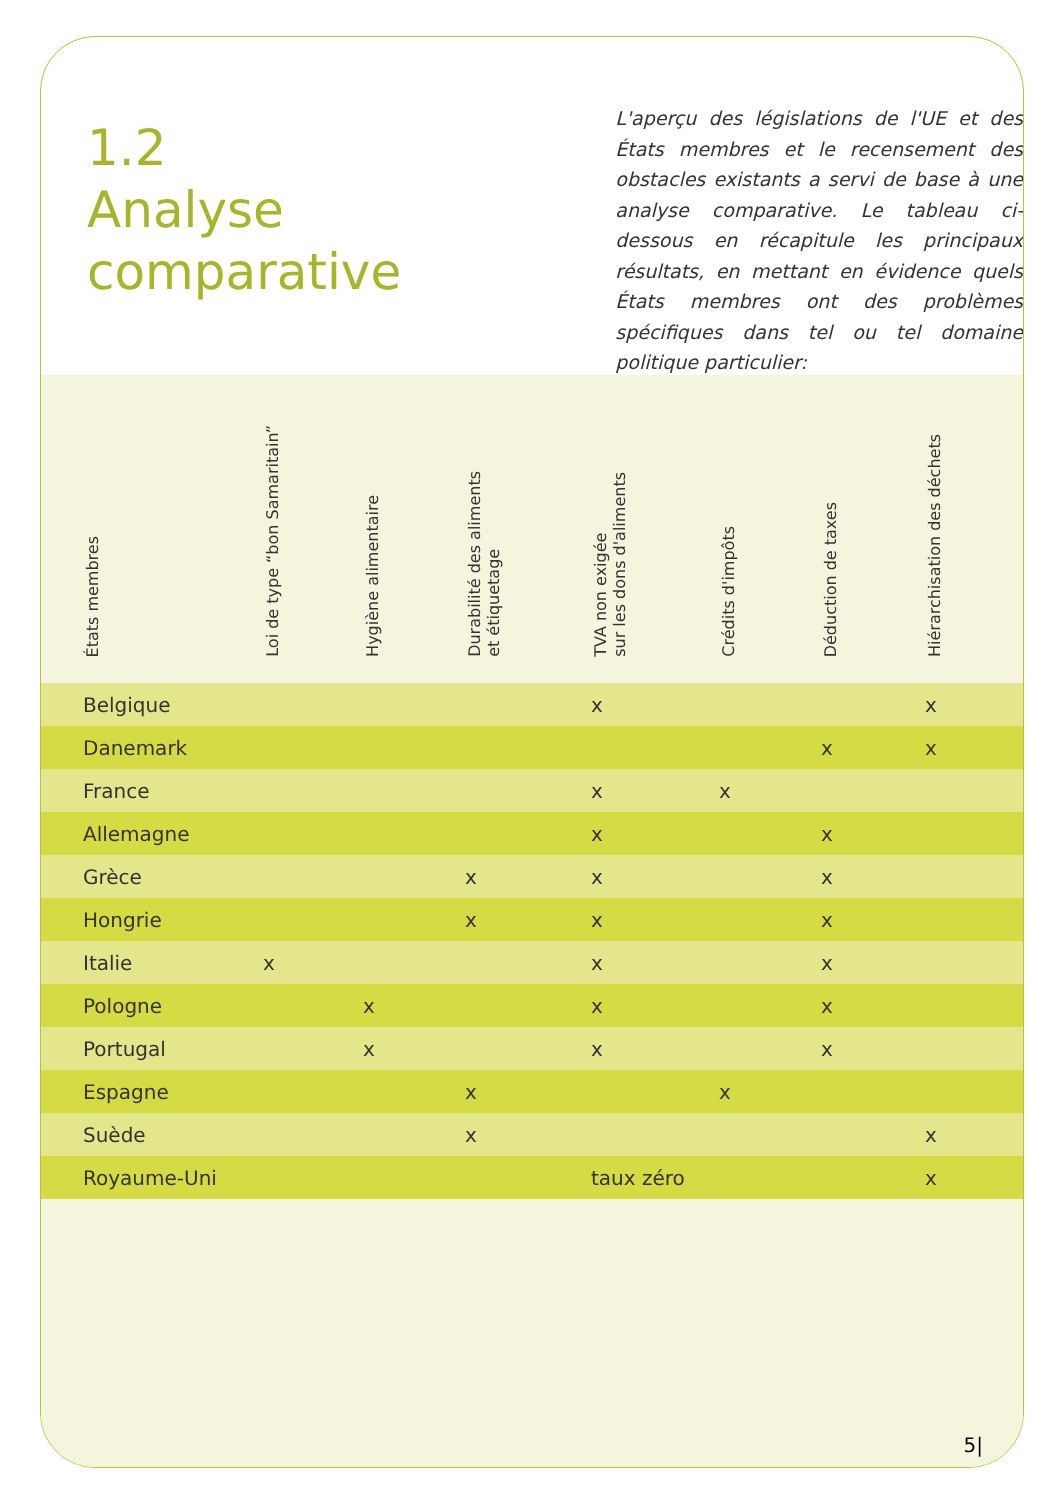1.2
Analyse
comparative
L'aperçu des législations de l'UE et des États membres et le recensement des obstacles existants a servi de base à une analyse comparative. Le tableau ci-dessous en récapitule les principaux résultats, en mettant en évidence quels États membres ont des problèmes spécifiques dans tel ou tel domaine politique particulier:
| États membres | Loi de type “bon Samaritain” | Hygiène alimentaire | Durabilité des aliments et étiquetage | TVA non exigée sur les dons d'aliments | Crédits d'impôts | Déduction de taxes | Hiérarchisation des déchets |
| --- | --- | --- | --- | --- | --- | --- | --- |
| Belgique | | | | x | | | x |
| Danemark | | | | | | x | x |
| France | | | | x | x | | |
| Allemagne | | | | x | | x | |
| Grèce | | | x | x | | x | |
| Hongrie | | | x | x | | x | |
| Italie | x | | | x | | x | |
| Pologne | | x | | x | | x | |
| Portugal | | x | | x | | x | |
| Espagne | | | x | | x | | |
| Suède | | | x | | | | x |
| Royaume-Uni | | | | taux zéro | | | x |
5|